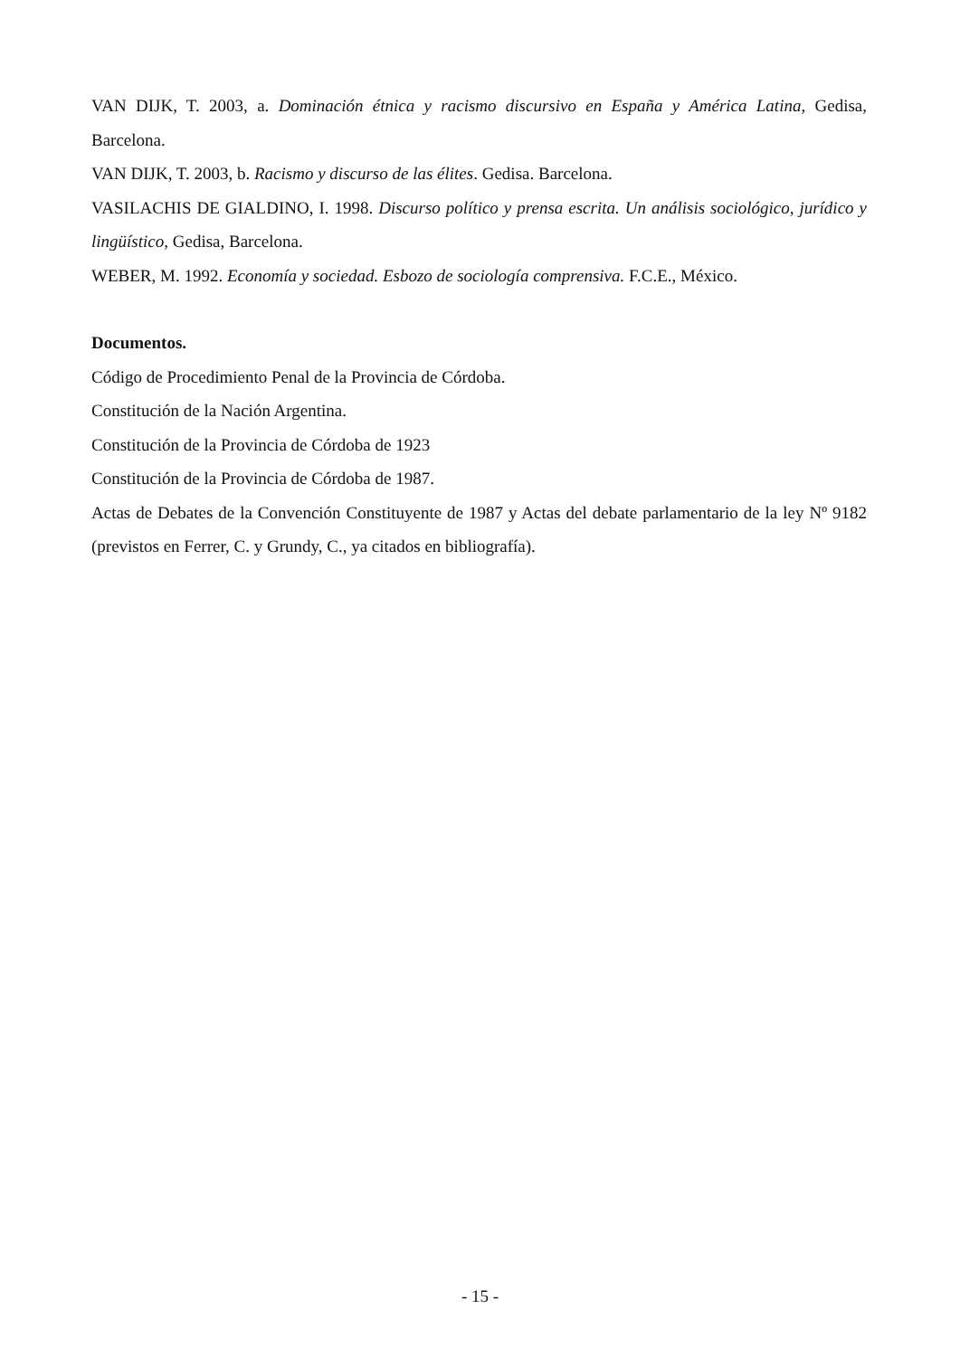VAN DIJK, T. 2003, a. Dominación étnica y racismo discursivo en España y América Latina, Gedisa, Barcelona.
VAN DIJK, T. 2003, b. Racismo y discurso de las élites. Gedisa. Barcelona.
VASILACHIS DE GIALDINO, I. 1998. Discurso político y prensa escrita. Un análisis sociológico, jurídico y lingüístico, Gedisa, Barcelona.
WEBER, M. 1992. Economía y sociedad. Esbozo de sociología comprensiva. F.C.E., México.
Documentos.
Código de Procedimiento Penal de la Provincia de Córdoba.
Constitución de la Nación Argentina.
Constitución de la Provincia de Córdoba de 1923
Constitución de la Provincia de Córdoba de 1987.
Actas de Debates de la Convención Constituyente de 1987 y Actas del debate parlamentario de la ley Nº 9182 (previstos en Ferrer, C. y Grundy, C., ya citados en bibliografía).
- 15 -